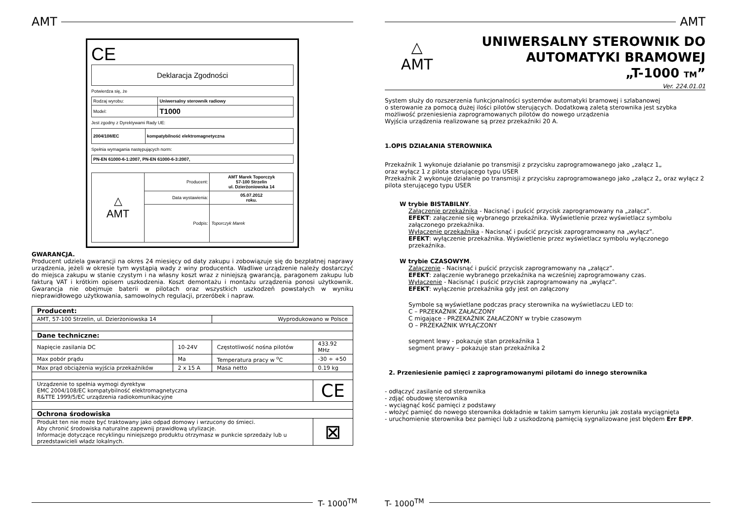AMT
CE
Deklaracja Zgodności
Potwierdza się, że
| Rodzaj wyrobu: | Uniwersalny sterownik radiowy |
| Model: | T1000 |
Jest zgodny z Dyrektywami Rady UE:
| 2004/108/EC | kompatybilność elektromagnetyczna |
Spełnia wymagania następujących norm:
| PN-EN 61000-6-1:2007, PN-EN 61000-6-3:2007, |
| △ AMT | Producent: | AMT Marek Toporczyk 57-100 Strzelin ul. Dzierżoniowska 14 |
| | Data wystawienia: | 05.07.2012 roku. |
| | Podpis: | Toporczyk Marek |
GWARANCJA.
Producent udziela gwarancji na okres 24 miesięcy od daty zakupu i zobowiązuje się do bezpłatnej naprawy urządzenia, jeżeli w okresie tym wystąpią wady z winy producenta. Wadliwe urządzenie należy dostarczyć do miejsca zakupu w stanie czystym i na własny koszt wraz z niniejszą gwarancją, paragonem zakupu lub fakturą VAT i krótkim opisem uszkodzenia. Koszt demontażu i montażu urządzenia ponosi użytkownik. Gwarancja nie obejmuje baterii w pilotach oraz wszystkich uszkodzeń powstałych w wyniku nieprawidłowego użytkowania, samowolnych regulacji, przeróbek i napraw.
| Producent: | | | |
| --- | --- | --- | --- |
| AMT, 57-100 Strzelin, ul. Dzierżoniowska 14 | | Wyprodukowano w Polsce | |
| Dane techniczne: | | | |
| Napięcie zasilania DC | 10-24V | Częstotliwość nośna pilotów | 433.92 MHz |
| Max pobór prądu | Ma | Temperatura pracy w <sup>o</sup>C | -30 ÷ +50 |
| Max prąd obciążenia wyjścia przekaźników | 2 x 15 A | Masa netto | 0.19 kg |
| Urządzenie to spełnia wymogi dyrektyw EMC 2004/108/EC kompatybilność elektromagnetyczna R&TTE 1999/5/EC urządzenia radiokomunikacyjne | | | CE |
| Ochrona środowiska | | | |
| Produkt ten nie może być traktowany jako odpad domowy i wrzucony do śmieci. Aby chronić środowiska naturalne zapewnij prawidłową utylizacje. Informacje dotyczące recyklingu niniejszego produktu otrzymasz w punkcie sprzedaży lub u przedstawicieli władz lokalnych. | | | ⊠ |
T- 1000<sup>TM</sup>
AMT
△
AMT
UNIWERSALNY STEROWNIK DO
AUTOMATYKI BRAMOWEJ
„T-1000 TM”
Ver. 224.01.01
System służy do rozszerzenia funkcjonalności systemów automatyki bramowej i szlabanowej
o sterowanie za pomocą dużej ilości pilotów sterujących. Dodatkową zaletą sterownika jest szybka możliwość przeniesienia zaprogramowanych pilotów do nowego urządzenia
Wyjścia urządzenia realizowane są przez przekaźniki 20 A.
1.OPIS DZIAŁANIA STEROWNIKA
Przekaźnik 1 wykonuje działanie po transmisji z przycisku zaprogramowanego jako „załącz 1„
oraz wyłącz 1 z pilota sterującego typu USER
Przekaźnik 2 wykonuje działanie po transmisji z przycisku zaprogramowanego jako „załącz 2„ oraz wyłącz 2 pilota sterującego typu USER
W trybie BISTABILNY.
Załączenie przekaźnika - Nacisnąć i puścić przycisk zaprogramowany na „załącz”.
EFEKT: załączenie się wybranego przekaźnika. Wyświetlenie przez wyświetlacz symbolu załączonego przekaźnika.
Wyłączenie przekaźnika - Nacisnąć i puścić przycisk zaprogramowany na „wyłącz”.
EFEKT: wyłączenie przekaźnika. Wyświetlenie przez wyświetlacz symbolu wyłączonego przekaźnika.
W trybie CZASOWYM.
Załączenie - Nacisnąć i puścić przycisk zaprogramowany na „załącz”.
EFEKT: załączenie wybranego przekaźnika na wcześniej zaprogramowany czas.
Wyłączenie - Nacisnąć i puścić przycisk zaprogramowany na „wyłącz”.
EFEKT: wyłączenie przekaźnika gdy jest on załączony
Symbole są wyświetlane podczas pracy sterownika na wyświetlaczu LED to:
C – PRZEKAŹNIK ZAŁACZONY
C migające - PRZEKAŹNIK ZAŁACZONY w trybie czasowym
O – PRZEKAŹNIK WYŁĄCZONY
segment lewy - pokazuje stan przekaźnika 1
segment prawy – pokazuje stan przekaźnika 2
2. Przeniesienie pamięci z zaprogramowanymi pilotami do innego sterownika
- odłączyć zasilanie od sterownika
- zdjąć obudowę sterownika
- wyciągnąć kość pamięci z podstawy
- włożyć pamięć do nowego sterownika dokładnie w takim samym kierunku jak została wyciągnięta
- uruchomienie sterownika bez pamięci lub z uszkodzoną pamięcią sygnalizowane jest błędem Err EPP.
T- 1000<sup>TM</sup>